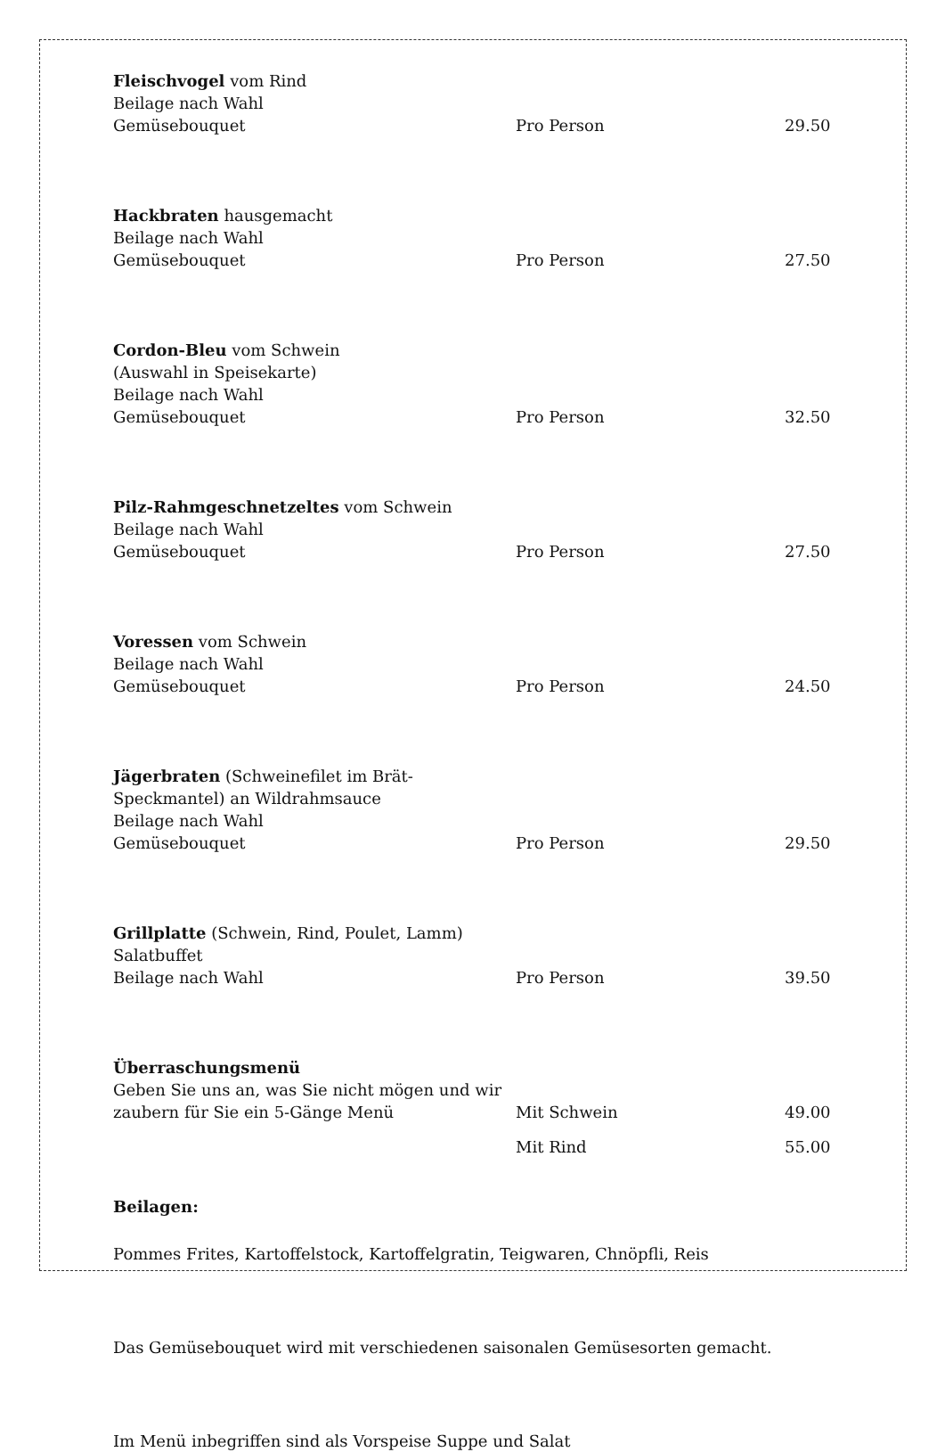Fleischvogel vom Rind
Beilage nach Wahl
Gemüsebouquet
Pro Person
29.50
Hackbraten hausgemacht
Beilage nach Wahl
Gemüsebouquet
Pro Person
27.50
Cordon-Bleu vom Schwein
(Auswahl in Speisekarte)
Beilage nach Wahl
Gemüsebouquet
Pro Person
32.50
Pilz-Rahmgeschnetzeltes vom Schwein
Beilage nach Wahl
Gemüsebouquet
Pro Person
27.50
Voressen vom Schwein
Beilage nach Wahl
Gemüsebouquet
Pro Person
24.50
Jägerbraten (Schweinefilet im Brät-Speckmantel) an Wildrahmsauce
Beilage nach Wahl
Gemüsebouquet
Pro Person
29.50
Grillplatte (Schwein, Rind, Poulet, Lamm)
Salatbuffet
Beilage nach Wahl
Pro Person
39.50
Überraschungsmenü
Geben Sie uns an, was Sie nicht mögen und wir zaubern für Sie ein 5-Gänge Menü
Mit Schwein
49.00
Mit Rind
55.00
Beilagen:
Pommes Frites, Kartoffelstock, Kartoffelgratin, Teigwaren, Chnöpfli, Reis
Das Gemüsebouquet wird mit verschiedenen saisonalen Gemüsesorten gemacht.
Im Menü inbegriffen sind als Vorspeise Suppe und Salat